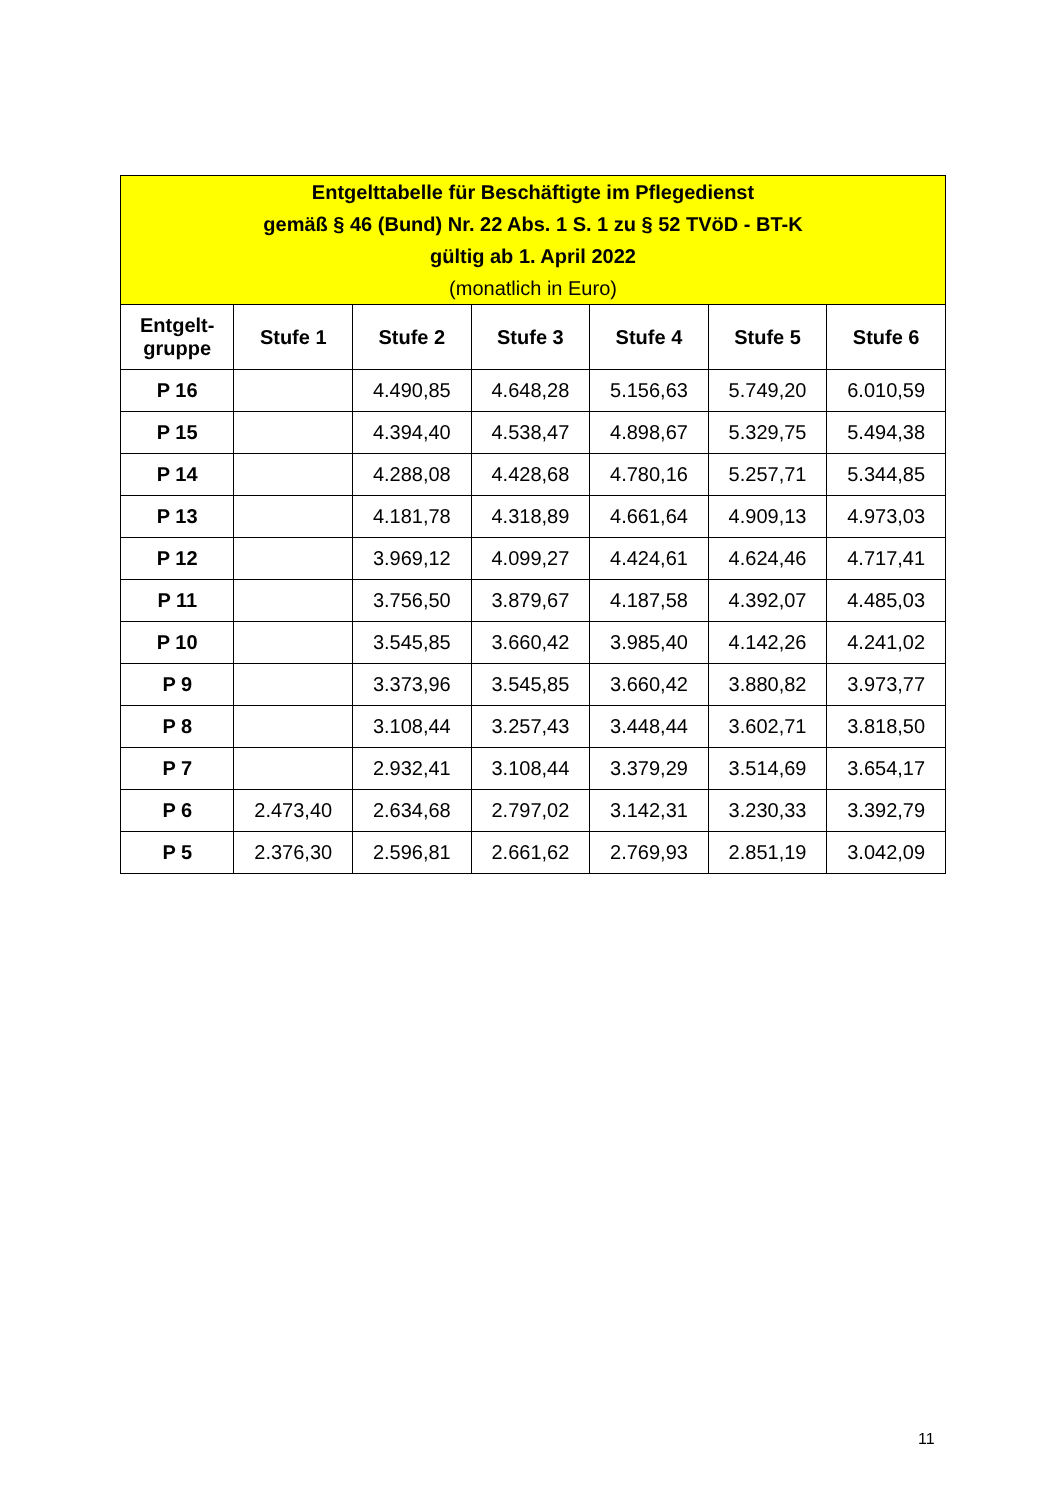| Entgelttabelle für Beschäftigte im Pflegedienst gemäß § 46 (Bund) Nr. 22 Abs. 1 S. 1 zu § 52 TVöD - BT-K gültig ab 1. April 2022 (monatlich in Euro) | | | | | | |
| --- | --- | --- | --- | --- | --- | --- |
| Entgelt- gruppe | Stufe 1 | Stufe 2 | Stufe 3 | Stufe 4 | Stufe 5 | Stufe 6 |
| P 16 | | 4.490,85 | 4.648,28 | 5.156,63 | 5.749,20 | 6.010,59 |
| P 15 | | 4.394,40 | 4.538,47 | 4.898,67 | 5.329,75 | 5.494,38 |
| P 14 | | 4.288,08 | 4.428,68 | 4.780,16 | 5.257,71 | 5.344,85 |
| P 13 | | 4.181,78 | 4.318,89 | 4.661,64 | 4.909,13 | 4.973,03 |
| P 12 | | 3.969,12 | 4.099,27 | 4.424,61 | 4.624,46 | 4.717,41 |
| P 11 | | 3.756,50 | 3.879,67 | 4.187,58 | 4.392,07 | 4.485,03 |
| P 10 | | 3.545,85 | 3.660,42 | 3.985,40 | 4.142,26 | 4.241,02 |
| P 9 | | 3.373,96 | 3.545,85 | 3.660,42 | 3.880,82 | 3.973,77 |
| P 8 | | 3.108,44 | 3.257,43 | 3.448,44 | 3.602,71 | 3.818,50 |
| P 7 | | 2.932,41 | 3.108,44 | 3.379,29 | 3.514,69 | 3.654,17 |
| P 6 | 2.473,40 | 2.634,68 | 2.797,02 | 3.142,31 | 3.230,33 | 3.392,79 |
| P 5 | 2.376,30 | 2.596,81 | 2.661,62 | 2.769,93 | 2.851,19 | 3.042,09 |
11